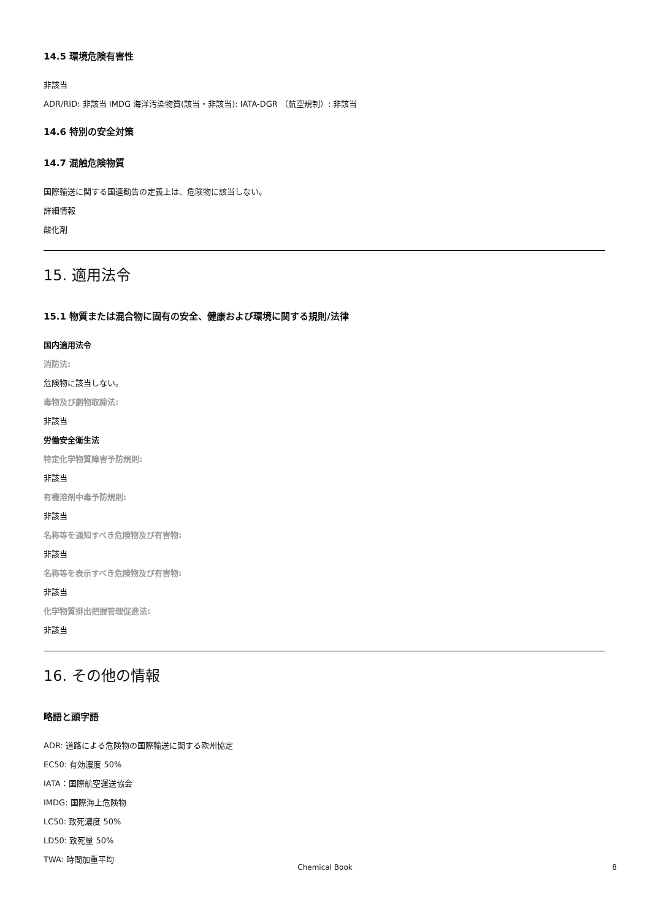14.5 環境危険有害性
非該当
ADR/RID: 非該当 IMDG 海洋汚染物質(該当・非該当): IATA-DGR （航空規制）: 非該当
14.6 特別の安全対策
14.7 混触危険物質
国際輸送に関する国連勧告の定義上は、危険物に該当しない。
詳細情報
酸化剤
15. 適用法令
15.1 物質または混合物に固有の安全、健康および環境に関する規則/法律
国内適用法令
消防法:
危険物に該当しない。
毒物及び劇物取締法:
非該当
労働安全衛生法
特定化学物質障害予防規則:
非該当
有機溶剤中毒予防規則:
非該当
名称等を通知すべき危険物及び有害物:
非該当
名称等を表示すべき危険物及び有害物:
非該当
化学物質排出把握管理促進法:
非該当
16. その他の情報
略語と頭字語
ADR: 道路による危険物の国際輸送に関する欧州協定
EC50: 有効濃度 50%
IATA：国際航空運送協会
IMDG: 国際海上危険物
LC50: 致死濃度 50%
LD50: 致死量 50%
TWA: 時間加重平均
Chemical Book 8